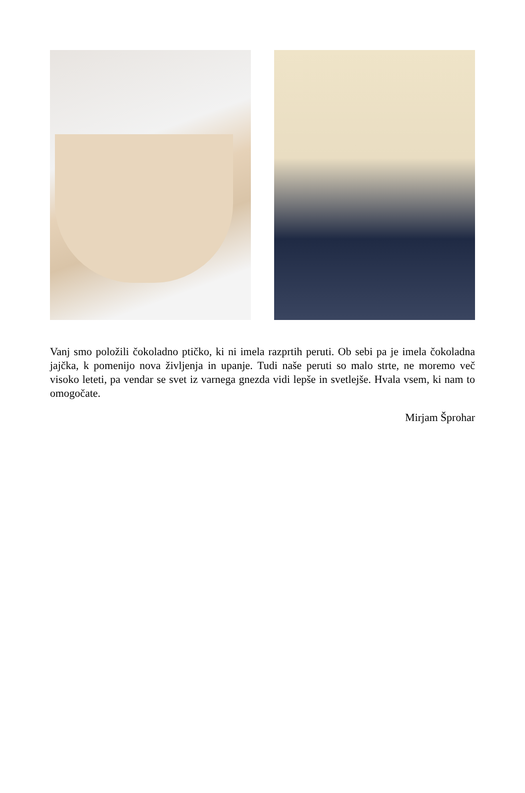Vanj smo položili čokoladno ptičko, ki ni imela razprtih peruti. Ob sebi pa je imela čokoladna jajčka, k pomenijo nova življenja in upanje. Tudi naše peruti so malo strte, ne moremo več visoko leteti, pa vendar se svet iz varnega gnezda vidi lepše in svetlejše. Hvala vsem, ki nam to omogočate.
Mirjam Šprohar